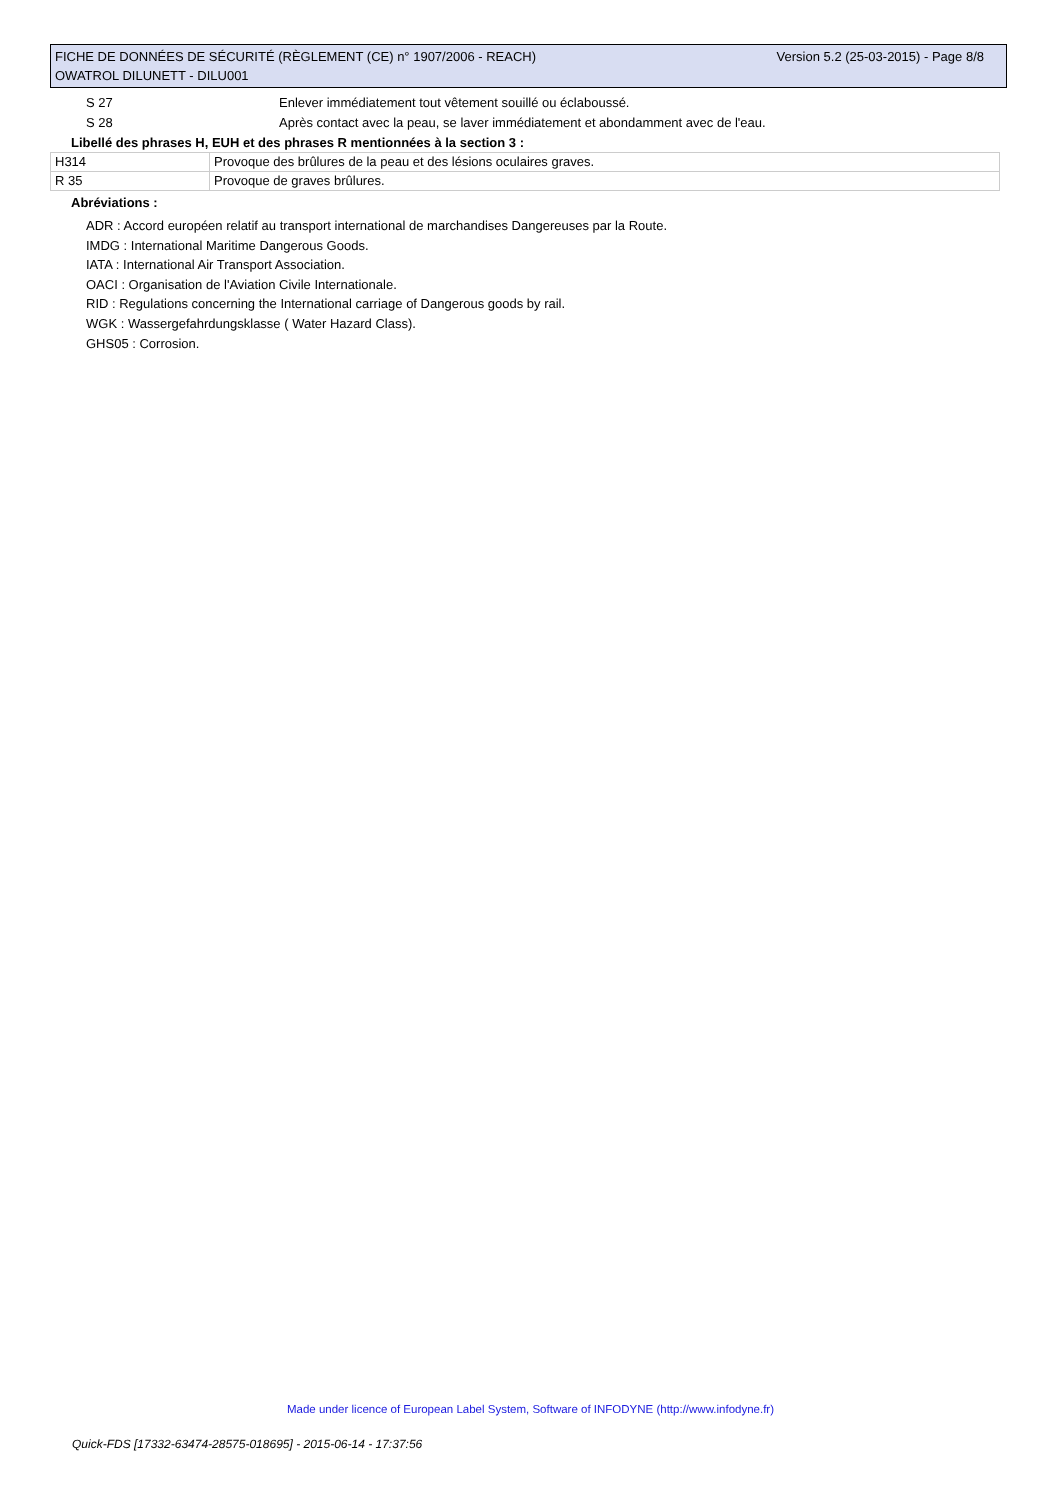Version 5.2 (25-03-2015) - Page 8/8 FICHE DE DONNÉES DE SÉCURITÉ (RÈGLEMENT (CE) n° 1907/2006 - REACH)
OWATROL DILUNETT - DILU001
S 27 Enlever immédiatement tout vêtement souillé ou éclaboussé.
S 28 Après contact avec la peau, se laver immédiatement et abondamment avec de l'eau.
Libellé des phrases H, EUH et des phrases R mentionnées à la section 3 :
| H314 | Provoque des brûlures de la peau et des lésions oculaires graves. |
| R 35 | Provoque de graves brûlures. |
Abréviations :
ADR : Accord européen relatif au transport international de marchandises Dangereuses par la Route.
IMDG : International Maritime Dangerous Goods.
IATA : International Air Transport Association.
OACI : Organisation de l'Aviation Civile Internationale.
RID : Regulations concerning the International carriage of Dangerous goods by rail.
WGK : Wassergefahrdungsklasse ( Water Hazard Class).
GHS05 : Corrosion.
Made under licence of European Label System, Software of INFODYNE (http://www.infodyne.fr)
Quick-FDS [17332-63474-28575-018695] - 2015-06-14 - 17:37:56